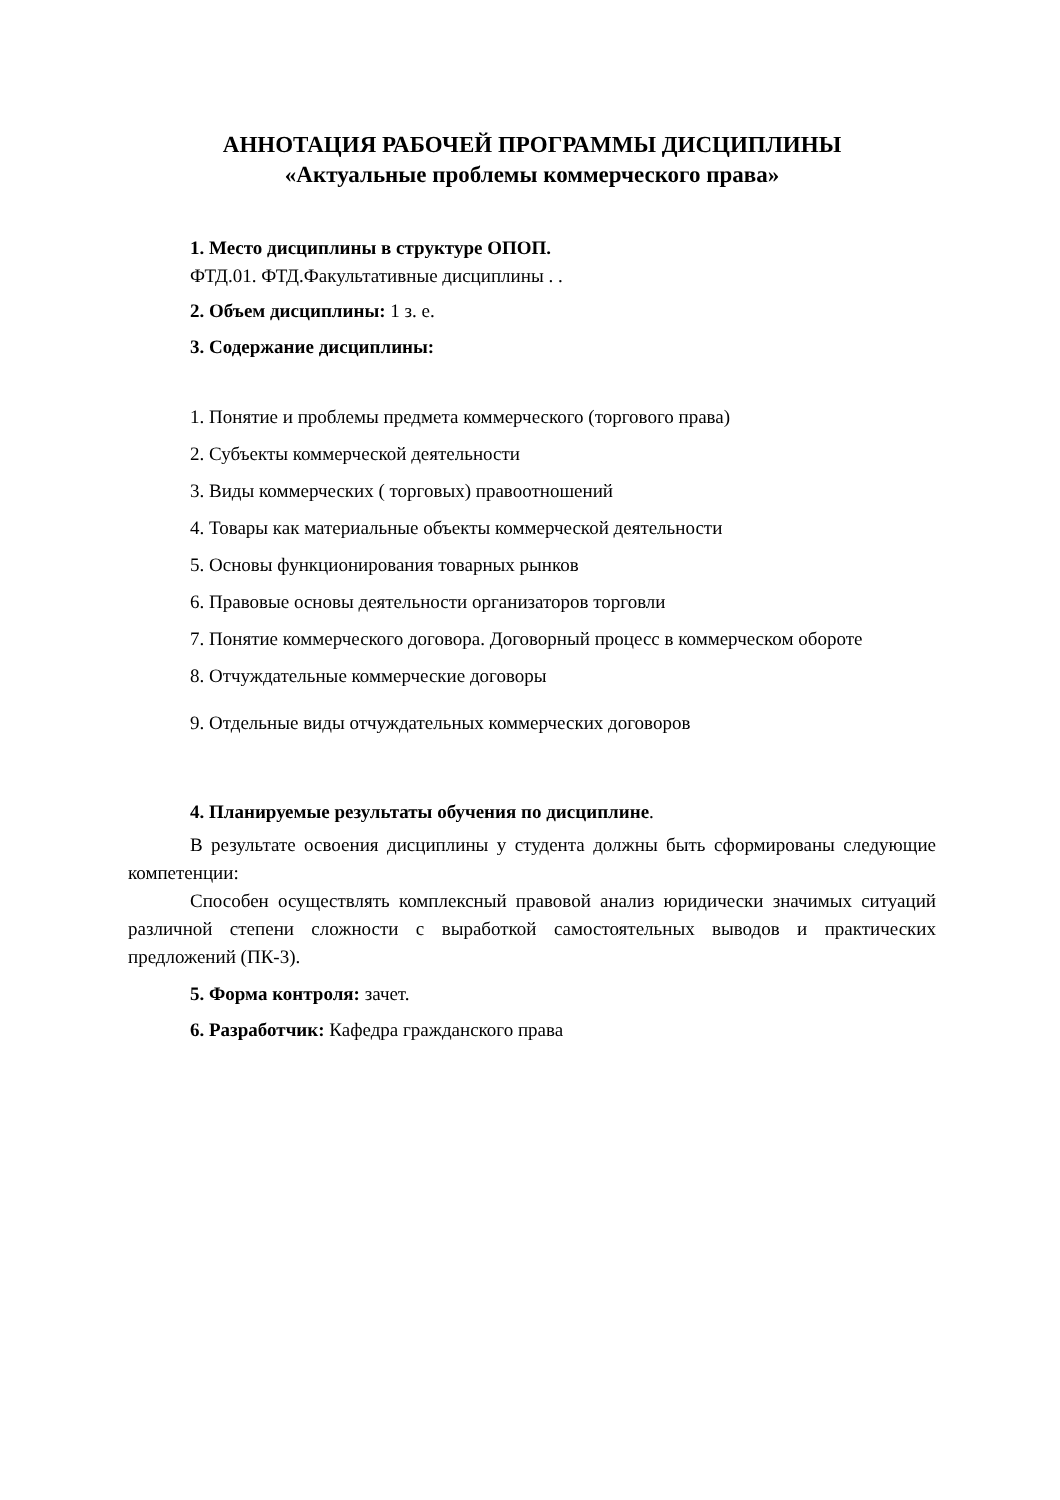АННОТАЦИЯ РАБОЧЕЙ ПРОГРАММЫ ДИСЦИПЛИНЫ
«Актуальные проблемы коммерческого права»
1. Место дисциплины в структуре ОПОП.
ФТД.01. ФТД.Факультативные дисциплины . .
2. Объем дисциплины: 1 з. е.
3. Содержание дисциплины:
1. Понятие и проблемы предмета коммерческого (торгового права)
2. Субъекты коммерческой деятельности
3. Виды коммерческих ( торговых) правоотношений
4. Товары как материальные объекты коммерческой деятельности
5. Основы функционирования товарных рынков
6. Правовые основы деятельности организаторов торговли
7. Понятие коммерческого договора. Договорный процесс в коммерческом обороте
8. Отчуждательные коммерческие договоры
9. Отдельные виды отчуждательных коммерческих договоров
4. Планируемые результаты обучения по дисциплине.
В результате освоения дисциплины у студента должны быть сформированы следующие компетенции:
Способен осуществлять комплексный правовой анализ юридически значимых ситуаций различной степени сложности с выработкой самостоятельных выводов и практических предложений (ПК-3).
5. Форма контроля: зачет.
6. Разработчик: Кафедра гражданского права